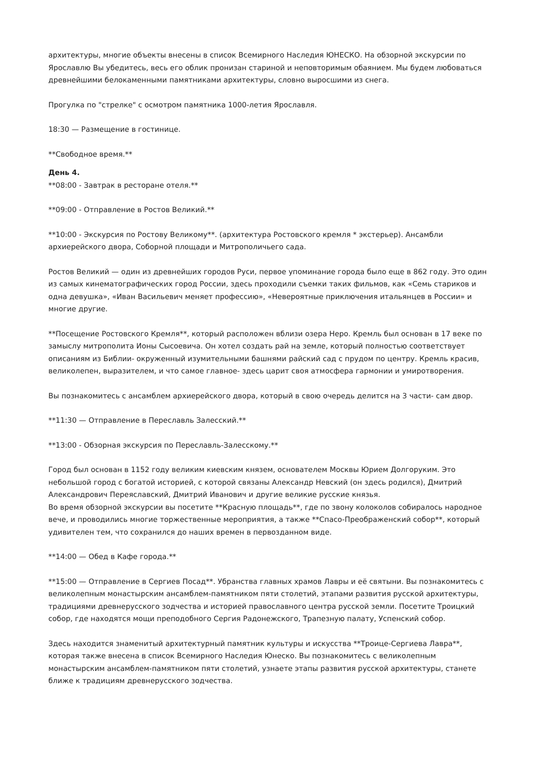архитектуры, многие объекты внесены в список Всемирного Наследия ЮНЕСКО. На обзорной экскурсии по Ярославлю Вы убедитесь, весь его облик пронизан стариной и неповторимым обаянием. Мы будем любоваться древнейшими белокаменными памятниками архитектуры, словно выросшими из снега.
Прогулка по "стрелке" с осмотром памятника 1000-летия Ярославля.
18:30 — Размещение в гостинице.
**Свободное время.**
День 4.
**08:00 - Завтрак в ресторане отеля.**
**09:00 - Отправление в Ростов Великий.**
**10:00 - Экскурсия по Ростову Великому**. (архитектура Ростовского кремля * экстерьер). Ансамбли архиерейского двора, Соборной площади и Митрополичьего сада.
Ростов Великий — один из древнейших городов Руси, первое упоминание города было еще в 862 году. Это один из самых кинематографических город России, здесь проходили съемки таких фильмов, как «Семь стариков и одна девушка», «Иван Васильевич меняет профессию», «Невероятные приключения итальянцев в России» и многие другие.
**Посещение Ростовского Кремля**, который расположен вблизи озера Неро. Кремль был основан в 17 веке по замыслу митрополита Ионы Сысоевича. Он хотел создать рай на земле, который полностью соответствует описаниям из Библии- окруженный изумительными башнями райский сад с прудом по центру. Кремль красив, великолепен, выразителем, и что самое главное- здесь царит своя атмосфера гармонии и умиротворения.
Вы познакомитесь с ансамблем архиерейского двора, который в свою очередь делится на 3 части- сам двор.
**11:30 — Отправление в Переславль Залесский.**
**13:00 - Обзорная экскурсия по Переславль-Залесскому.**
Город был основан в 1152 году великим киевским князем, основателем Москвы Юрием Долгоруким. Это небольшой город с богатой историей, с которой связаны Александр Невский (он здесь родился), Дмитрий Александрович Переяславский, Дмитрий Иванович и другие великие русские князья.
Во время обзорной экскурсии вы посетите **Красную площадь**, где по звону колоколов собиралось народное вече, и проводились многие торжественные мероприятия, а также **Спасо-Преображенский собор**, который удивителен тем, что сохранился до наших времен в первозданном виде.
**14:00 — Обед в Кафе города.**
**15:00 — Отправление в Сергиев Посад**. Убранства главных храмов Лавры и её святыни. Вы познакомитесь с великолепным монастырским ансамблем-памятником пяти столетий, этапами развития русской архитектуры, традициями древнерусского зодчества и историей православного центра русской земли. Посетите Троицкий собор, где находятся мощи преподобного Сергия Радонежского, Трапезную палату, Успенский собор.
Здесь находится знаменитый архитектурный памятник культуры и искусства **Троице-Сергиева Лавра**, которая также внесена в список Всемирного Наследия Юнеско. Вы познакомитесь с великолепным монастырским ансамблем-памятником пяти столетий, узнаете этапы развития русской архитектуры, станете ближе к традициям древнерусского зодчества.